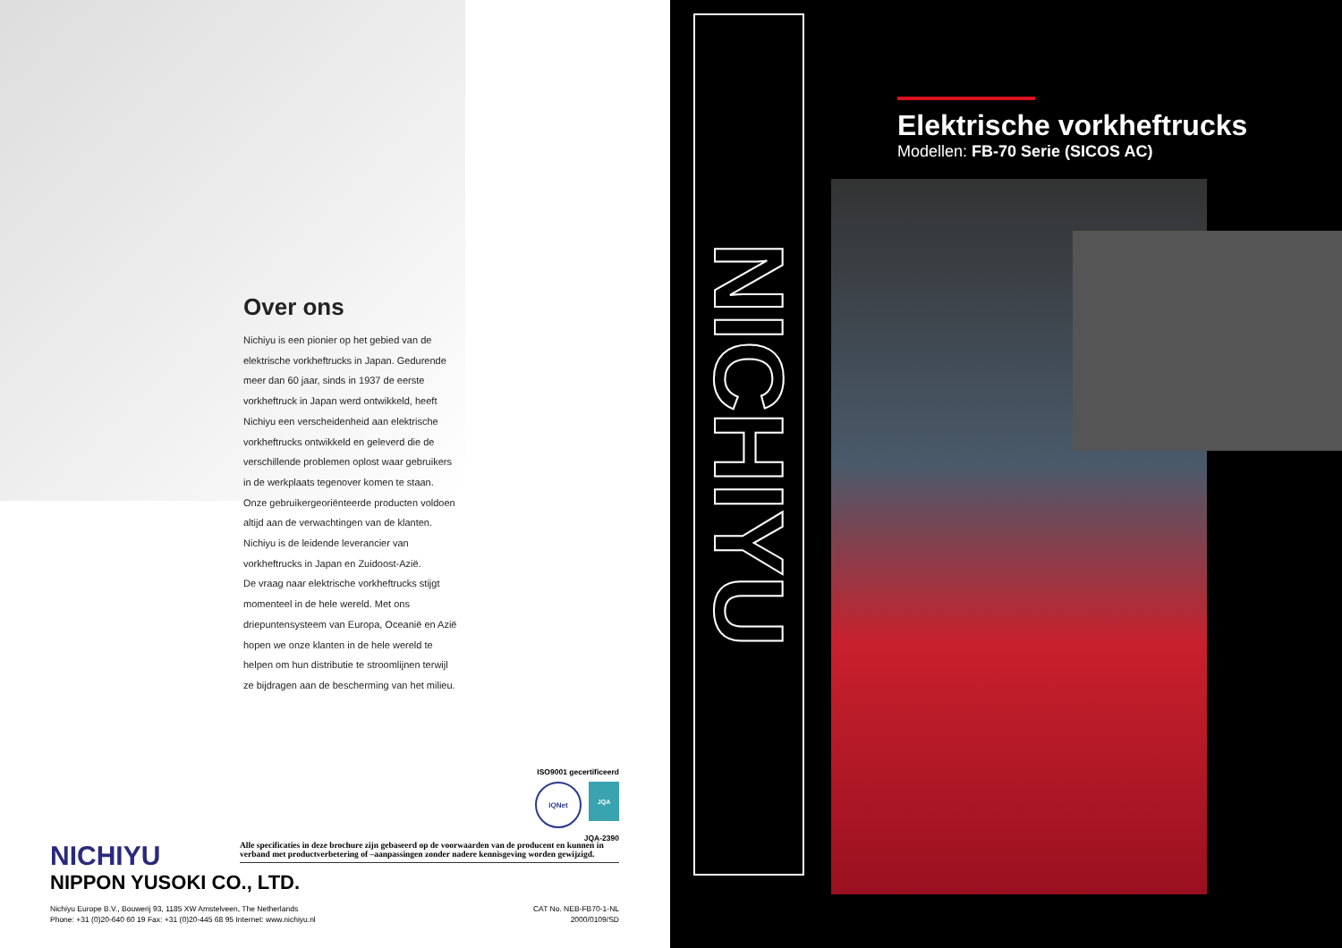Over ons
Nichiyu is een pionier op het gebied van de elektrische vorkheftrucks in Japan. Gedurende meer dan 60 jaar, sinds in 1937 de eerste vorkheftruck in Japan werd ontwikkeld, heeft Nichiyu een verscheidenheid aan elektrische vorkheftrucks ontwikkeld en geleverd die de verschillende problemen oplost waar gebruikers in de werkplaats tegenover komen te staan. Onze gebruikergeoriënteerde producten voldoen altijd aan de verwachtingen van de klanten. Nichiyu is de leidende leverancier van vorkheftrucks in Japan en Zuidoost-Azië.
De vraag naar elektrische vorkheftrucks stijgt momenteel in de hele wereld. Met ons driepuntensysteem van Europa, Oceanië en Azië hopen we onze klanten in de hele wereld te helpen om hun distributie te stroomlijnen terwijl ze bijdragen aan de bescherming van het milieu.
ISO9001 gecertificeerd
IQNet
JQA
JQA-2390
NICHIYU
Alle specificaties in deze brochure zijn gebaseerd op de voorwaarden van de producent en kunnen in verband met productverbetering of –aanpassingen zonder nadere kennisgeving worden gewijzigd.
NIPPON YUSOKI CO., LTD.
Nichiyu Europe B.V., Bouwerij 93, 1185 XW Amstelveen, The Netherlands
Phone: +31 (0)20-640 60 19 Fax: +31 (0)20-445 68 95 Internet: www.nichiyu.nl
CAT No. NEB-FB70-1-NL
2000/0109/SD
NICHIYU
Elektrische vorkheftrucks
Modellen: FB-70 Serie (SICOS AC)